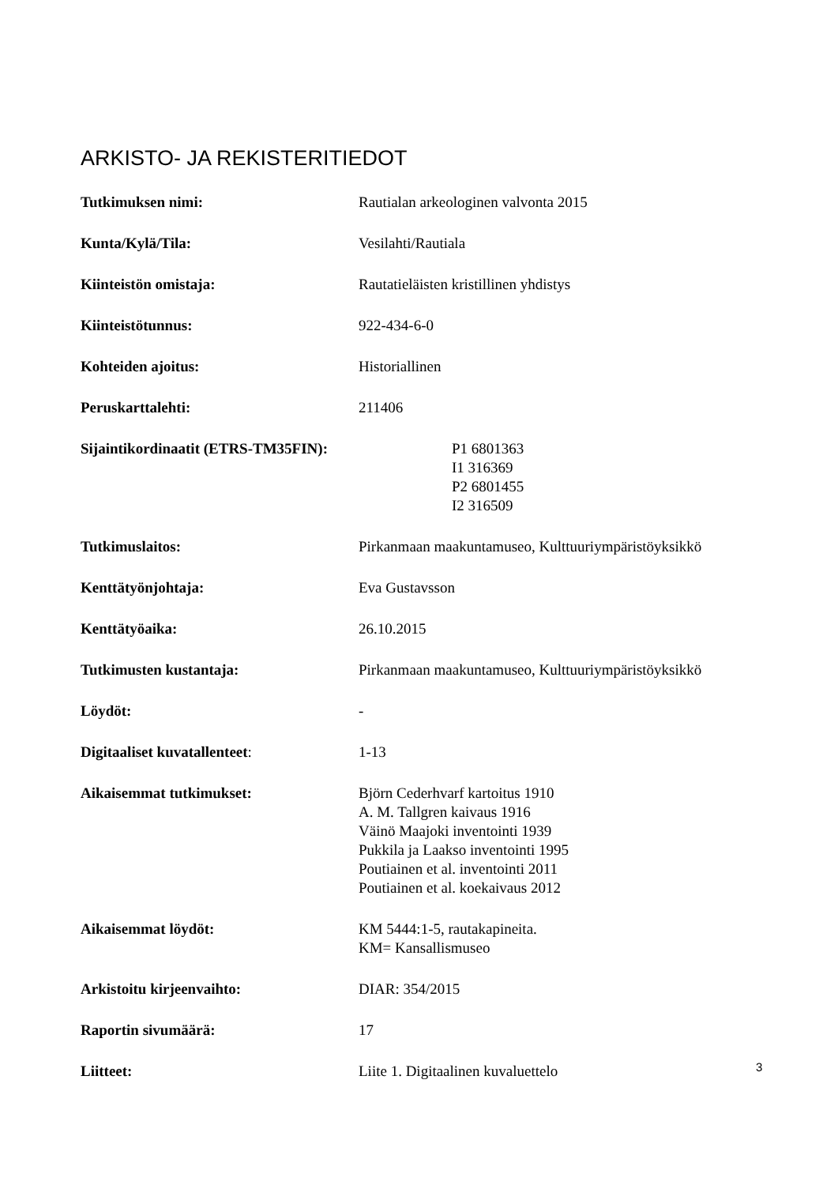ARKISTO- JA REKISTERITIEDOT
| Tutkimuksen nimi: | Rautialan arkeologinen valvonta 2015 |
| Kunta/Kylä/Tila: | Vesilahti/Rautiala |
| Kiinteistön omistaja: | Rautatieläisten kristillinen yhdistys |
| Kiinteistötunnus: | 922-434-6-0 |
| Kohteiden ajoitus: | Historiallinen |
| Peruskarttalehti: | 211406 |
| Sijaintikordinaatit (ETRS-TM35FIN): | P1 6801363 I1 316369 P2 6801455 I2 316509 |
| Tutkimuslaitos: | Pirkanmaan maakuntamuseo, Kulttuuriympäristöyksikkö |
| Kenttätyönjohtaja: | Eva Gustavsson |
| Kenttätyöaika: | 26.10.2015 |
| Tutkimusten kustantaja: | Pirkanmaan maakuntamuseo, Kulttuuriympäristöyksikkö |
| Löydöt: | - |
| Digitaaliset kuvatallenteet : | 1-13 |
| Aikaisemmat tutkimukset: | Björn Cederhvarf kartoitus 1910 A. M. Tallgren kaivaus 1916 Väinö Maajoki inventointi 1939 Pukkila ja Laakso inventointi 1995 Poutiainen et al. inventointi 2011 Poutiainen et al. koekaivaus 2012 |
| Aikaisemmat löydöt: | KM 5444:1-5, rautakapineita. KM= Kansallismuseo |
| Arkistoitu kirjeenvaihto: | DIAR: 354/2015 |
| Raportin sivumäärä: | 17 |
| Liitteet: | Liite 1. Digitaalinen kuvaluettelo |
3